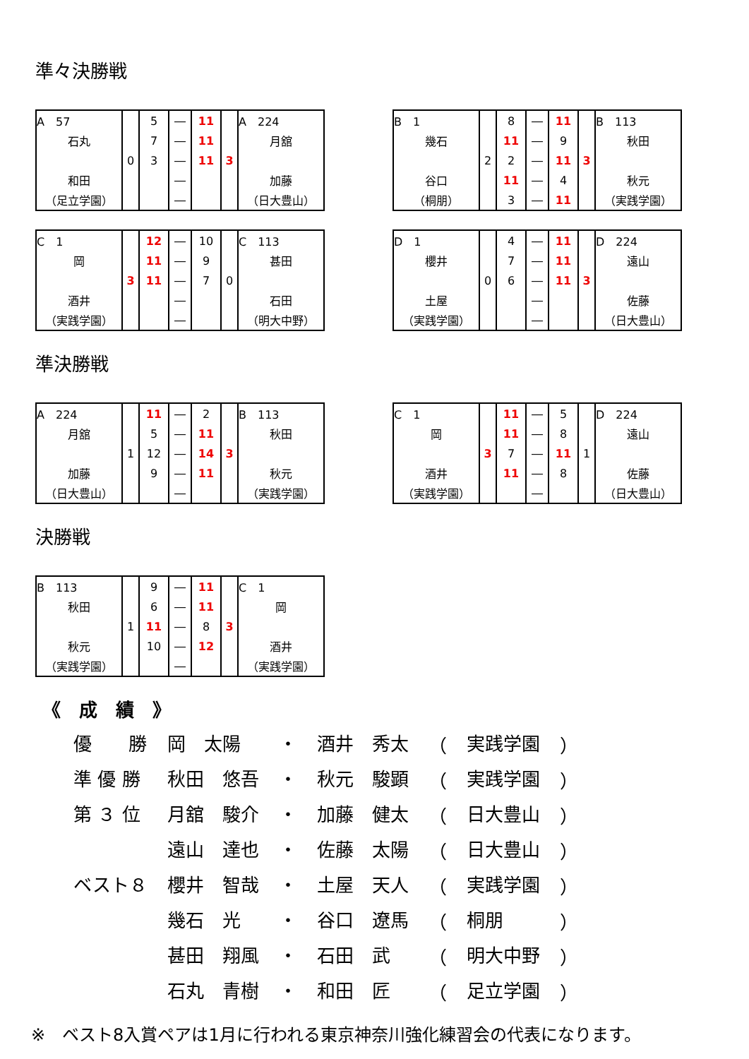準々決勝戦
| A 57 | 0 | 5 | ― | 11 | 3 | A 224 |
| 石丸 | | 7 | ― | 11 | | 月舘 |
| | | 3 | ― | 11 | | |
| 和田 | | | ― | | | 加藤 |
| （足立学園） | | | ― | | | （日大豊山） |
| B 1 | 2 | 8 | ― | 11 | 3 | B 113 |
| 幾石 | | 11 | ― | 9 | | 秋田 |
| | | 2 | ― | 11 | | |
| 谷口 | | 11 | ― | 4 | | 秋元 |
| （桐朋） | | 3 | ― | 11 | | （実践学園） |
| C 1 | 3 | 12 | ― | 10 | 0 | C 113 |
| 岡 | | 11 | ― | 9 | | 甚田 |
| | | 11 | ― | 7 | | |
| 酒井 | | | ― | | | 石田 |
| （実践学園） | | | ― | | | （明大中野） |
| D 1 | 0 | 4 | ― | 11 | 3 | D 224 |
| 櫻井 | | 7 | ― | 11 | | 遠山 |
| | | 6 | ― | 11 | | |
| 土屋 | | | ― | | | 佐藤 |
| （実践学園） | | | ― | | | （日大豊山） |
準決勝戦
| A 224 | 1 | 11 | ― | 2 | 3 | B 113 |
| 月舘 | | 5 | ― | 11 | | 秋田 |
| | | 12 | ― | 14 | | |
| 加藤 | | 9 | ― | 11 | | 秋元 |
| （日大豊山） | | | ― | | | （実践学園） |
| C 1 | 3 | 11 | ― | 5 | 1 | D 224 |
| 岡 | | 11 | ― | 8 | | 遠山 |
| | | 7 | ― | 11 | | |
| 酒井 | | 11 | ― | 8 | | 佐藤 |
| （実践学園） | | | ― | | | （日大豊山） |
決勝戦
| B 113 | 1 | 9 | ― | 11 | 3 | C 1 |
| 秋田 | | 6 | ― | 11 | | 岡 |
| | | 11 | ― | 8 | | |
| 秋元 | | 10 | ― | 12 | | 酒井 |
| （実践学園） | | | ― | | | （実践学園） |
《　成　績　》
| 優 勝 | 岡 太陽 | ・ | 酒井 秀太 | （ | 実践学園 | ） |
| 準 優 勝 | 秋田 悠吾 | ・ | 秋元 駿顕 | （ | 実践学園 | ） |
| 第 ３ 位 | 月舘 駿介 | ・ | 加藤 健太 | （ | 日大豊山 | ） |
| | 遠山 達也 | ・ | 佐藤 太陽 | （ | 日大豊山 | ） |
| ベスト８ | 櫻井 智哉 | ・ | 土屋 天人 | （ | 実践学園 | ） |
| | 幾石 光 | ・ | 谷口 遼馬 | （ | 桐朋 | ） |
| | 甚田 翔風 | ・ | 石田 武 | （ | 明大中野 | ） |
| | 石丸 青樹 | ・ | 和田 匠 | （ | 足立学園 | ） |
※　ベスト8入賞ペアは1月に行われる東京神奈川強化練習会の代表になります。